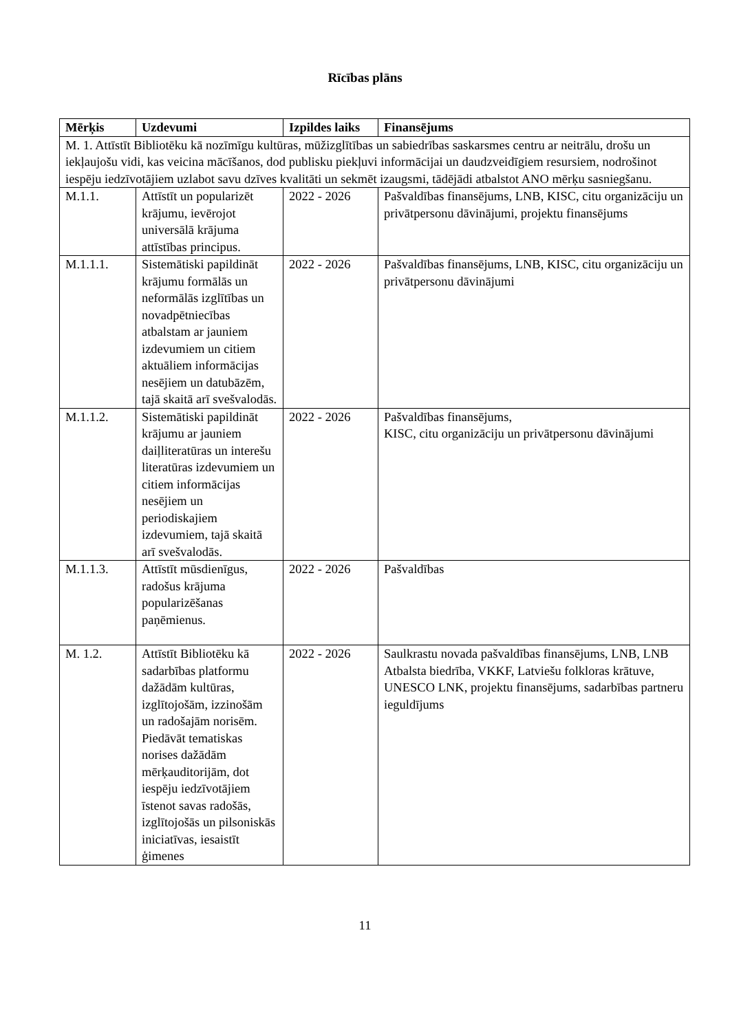Rīcības plāns
| Mērķis | Uzdevumi | Izpildes laiks | Finansējums |
| --- | --- | --- | --- |
| M. 1. Attīstīt Bibliotēku kā nozīmīgu kultūras, mūžizglītības un sabiedrības saskarsmes centru ar neitrālu, drošu un iekļaujošu vidi, kas veicina mācīšanos, dod publisku piekļuvi informācijai un daudzveidīgiem resursiem, nodrošinot iespēju iedzīvotājiem uzlabot savu dzīves kvalitāti un sekmēt izaugsmi, tādējādi atbalstot ANO mērķu sasniegšanu. | | | |
| M.1.1. | Attīstīt un popularizēt krājumu, ievērojot universālā krājuma attīstības principus. | 2022 - 2026 | Pašvaldības finansējums, LNB, KISC, citu organizāciju un privātpersonu dāvinājumi, projektu finansējums |
| M.1.1.1. | Sistemātiski papildināt krājumu formālās un neformālās izglītības un novadpētniecības atbalstam ar jauniem izdevumiem un citiem aktuāliem informācijas nesējiem un datubāzēm, tajā skaitā arī svešvalodās. | 2022 - 2026 | Pašvaldības finansējums, LNB, KISC, citu organizāciju un privātpersonu dāvinājumi |
| M.1.1.2. | Sistemātiski papildināt krājumu ar jauniem daiļliteratūras un interešu literatūras izdevumiem un citiem informācijas nesējiem un periodiskajiem izdevumiem, tajā skaitā arī svešvalodās. | 2022 - 2026 | Pašvaldības finansējums, KISC, citu organizāciju un privātpersonu dāvinājumi |
| M.1.1.3. | Attīstīt mūsdienīgus, radošus krājuma popularizēšanas paņēmienus. | 2022 - 2026 | Pašvaldības |
| M. 1.2. | Attīstīt Bibliotēku kā sadarbības platformu dažādām kultūras, izglītojošām, izzinošām un radošajām norisēm. Piedāvāt tematiskas norises dažādām mērķauditorijām, dot iespēju iedzīvotājiem īstenot savas radošās, izglītojošās un pilsoniskās iniciatīvas, iesaistīt ģimenes | 2022 - 2026 | Saulkrastu novada pašvaldības finansējums, LNB, LNB Atbalsta biedrība, VKKF, Latviešu folkloras krātuve, UNESCO LNK, projektu finansējums, sadarbības partneru ieguldījums |
11